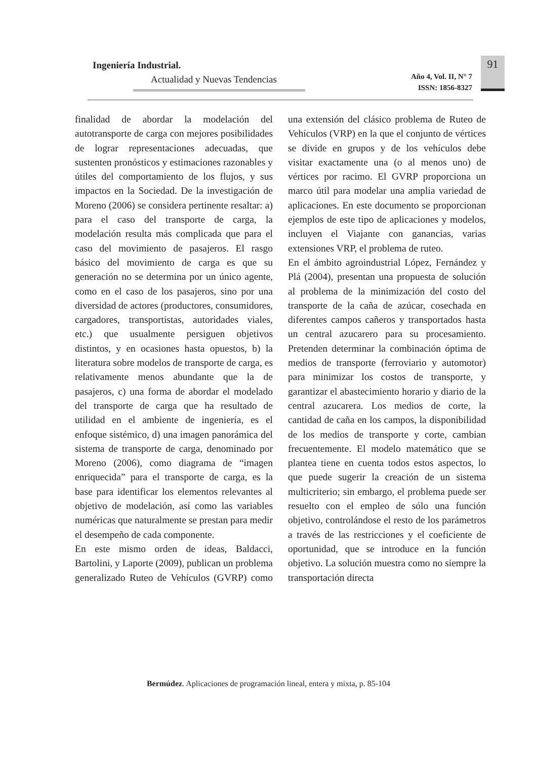Ingeniería Industrial.
Actualidad y Nuevas Tendencias
Año 4, Vol. II, N° 7
ISSN: 1856-8327
91
finalidad de abordar la modelación del autotransporte de carga con mejores posibilidades de lograr representaciones adecuadas, que sustenten pronósticos y estimaciones razonables y útiles del comportamiento de los flujos, y sus impactos en la Sociedad. De la investigación de Moreno (2006) se considera pertinente resaltar: a) para el caso del transporte de carga, la modelación resulta más complicada que para el caso del movimiento de pasajeros. El rasgo básico del movimiento de carga es que su generación no se determina por un único agente, como en el caso de los pasajeros, sino por una diversidad de actores (productores, consumidores, cargadores, transportistas, autoridades viales, etc.) que usualmente persiguen objetivos distintos, y en ocasiones hasta opuestos, b) la literatura sobre modelos de transporte de carga, es relativamente menos abundante que la de pasajeros, c) una forma de abordar el modelado del transporte de carga que ha resultado de utilidad en el ambiente de ingeniería, es el enfoque sistémico, d) una imagen panorámica del sistema de transporte de carga, denominado por Moreno (2006), como diagrama de “imagen enriquecida” para el transporte de carga, es la base para identificar los elementos relevantes al objetivo de modelación, así como las variables numéricas que naturalmente se prestan para medir el desempeño de cada componente.
En este mismo orden de ideas, Baldacci, Bartolini, y Laporte (2009), publican un problema generalizado Ruteo de Vehículos (GVRP) como una extensión del clásico problema de Ruteo de Vehículos (VRP) en la que el conjunto de vértices se divide en grupos y de los vehículos debe visitar exactamente una (o al menos uno) de vértices por racimo. El GVRP proporciona un marco útil para modelar una amplia variedad de aplicaciones. En este documento se proporcionan ejemplos de este tipo de aplicaciones y modelos, incluyen el Viajante con ganancias, varias extensiones VRP, el problema de ruteo.
En el ámbito agroindustrial López, Fernández y Plá (2004), presentan una propuesta de solución al problema de la minimización del costo del transporte de la caña de azúcar, cosechada en diferentes campos cañeros y transportados hasta un central azucarero para su procesamiento. Pretenden determinar la combinación óptima de medios de transporte (ferroviario y automotor) para minimizar los costos de transporte, y garantizar el abastecimiento horario y diario de la central azucarera. Los medios de corte, la cantidad de caña en los campos, la disponibilidad de los medios de transporte y corte, cambian frecuentemente. El modelo matemático que se plantea tiene en cuenta todos estos aspectos, lo que puede sugerir la creación de un sistema multicriterio; sin embargo, el problema puede ser resuelto con el empleo de sólo una función objetivo, controlándose el resto de los parámetros a través de las restricciones y el coeficiente de oportunidad, que se introduce en la función objetivo. La solución muestra como no siempre la transportación directa
Bermúdez. Aplicaciones de programación lineal, entera y mixta, p. 85-104